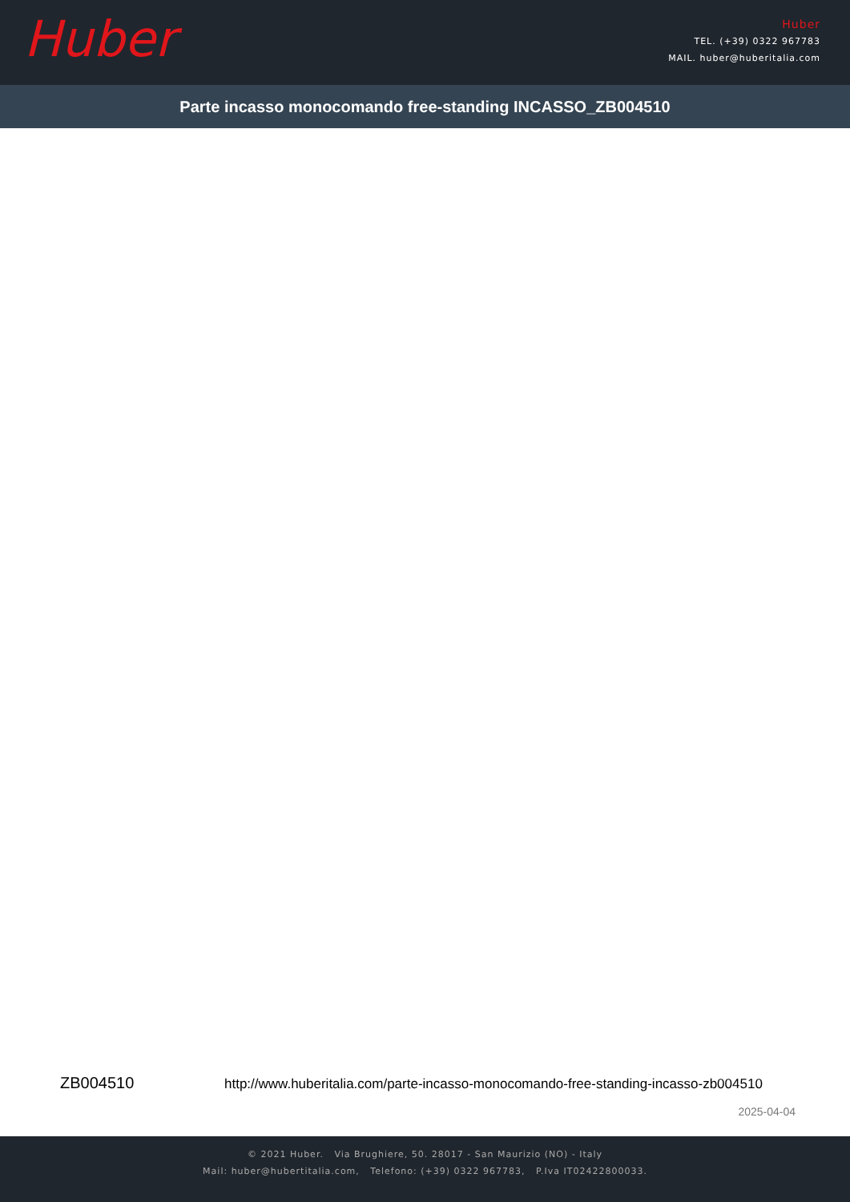Huber
Huber
TEL. (+39) 0322 967783
MAIL. huber@huberitalia.com
Parte incasso monocomando free-standing INCASSO_ZB004510
ZB004510
http://www.huberitalia.com/parte-incasso-monocomando-free-standing-incasso-zb004510
2025-04-04
© 2021 Huber. Via Brughiere, 50. 28017 - San Maurizio (NO) - Italy
Mail: huber@hubertitalia.com, Telefono: (+39) 0322 967783, P.Iva IT02422800033.